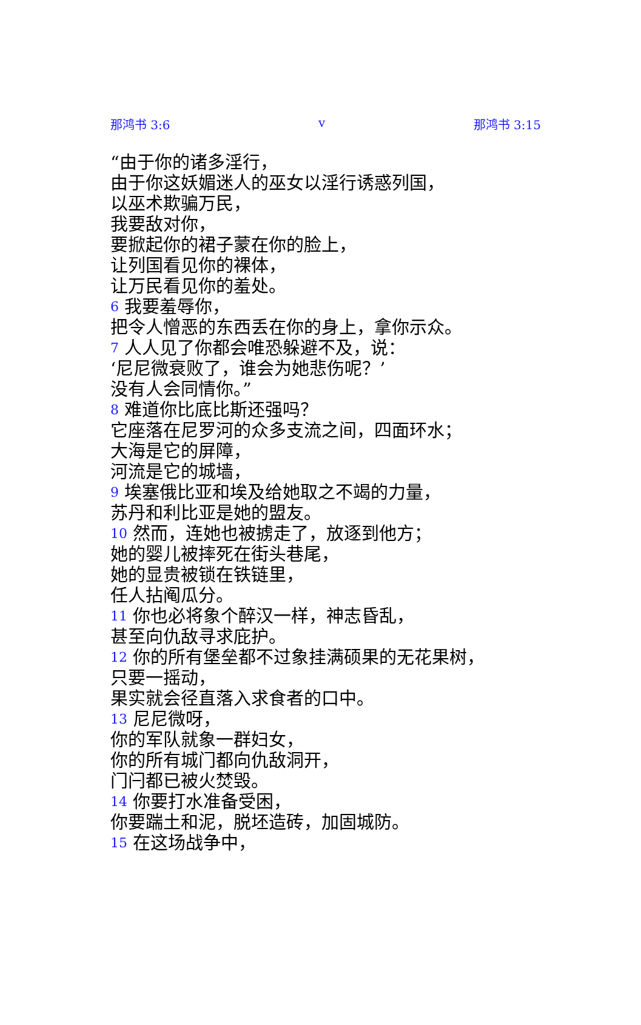那鸿书 3:6 v 那鸿书 3:15
“由于你的诸多淫行，
由于你这妖媚迷人的巫女以淫行诱惑列国，
以巫术欺骗万民，
我要敌对你，
要掀起你的裙子蒙在你的脸上，
让列国看见你的裸体，
让万民看见你的羞处。
6 我要羞辱你，
把令人憎恶的东西丢在你的身上，拿你示众。
7 人人见了你都会唯恐躲避不及，说：
‘尼尼微衰败了，谁会为她悲伤呢？’
没有人会同情你。”
8 难道你比底比斯还强吗？
它座落在尼罗河的众多支流之间，四面环水；
大海是它的屏障，
河流是它的城墙，
9 埃塞俄比亚和埃及给她取之不竭的力量，
苏丹和利比亚是她的盟友。
10 然而，连她也被掳走了，放逐到他方；
她的婴儿被摔死在街头巷尾，
她的显贵被锁在铁链里，
任人拈阄瓜分。
11 你也必将象个醉汉一样，神志昏乱，
甚至向仇敌寻求庇护。
12 你的所有堡垒都不过象挂满硕果的无花果树，
只要一摇动，
果实就会径直落入求食者的口中。
13 尼尼微呀，
你的军队就象一群妇女，
你的所有城门都向仇敌洞开，
门闩都已被火焚毁。
14 你要打水准备受困，
你要踹土和泥，脱坯造砖，加固城防。
15 在这场战争中，